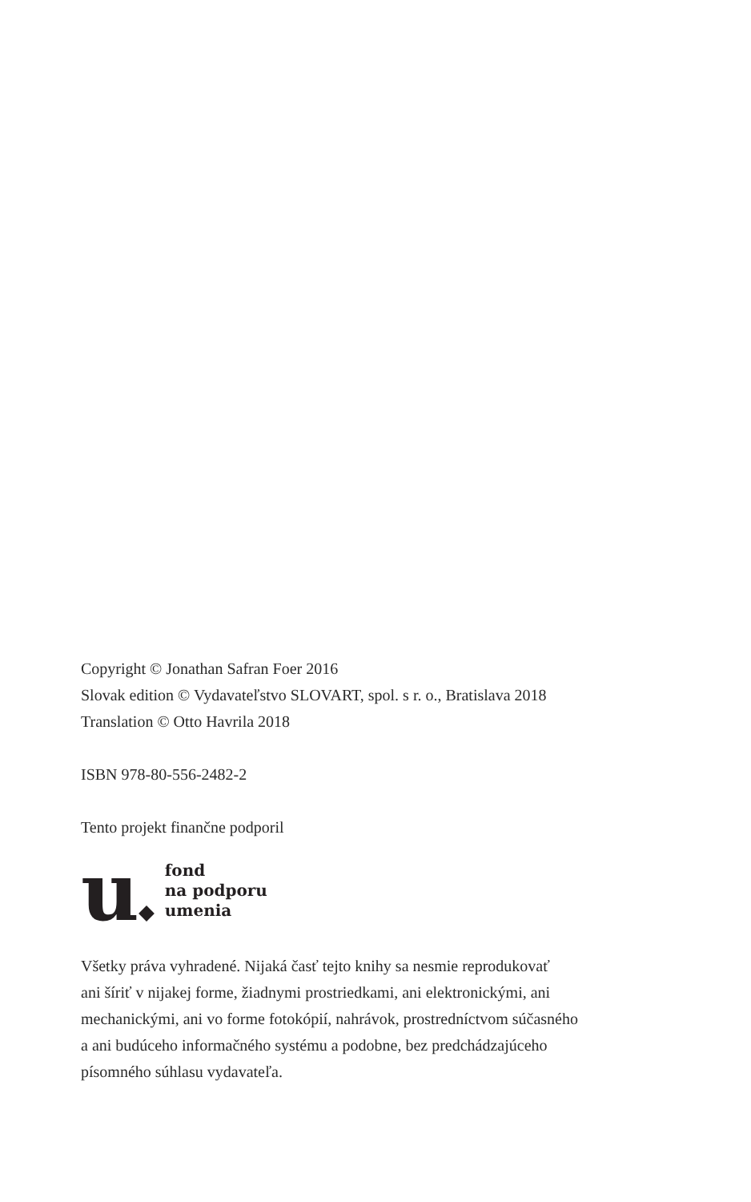Copyright © Jonathan Safran Foer 2016
Slovak edition © Vydavateľstvo SLOVART, spol. s r. o., Bratislava 2018
Translation © Otto Havrila 2018
ISBN 978-80-556-2482-2
Tento projekt finančne podporil
u
fond
na podporu
umenia
Všetky práva vyhradené. Nijaká časť tejto knihy sa nesmie reprodukovať
ani šíriť v nijakej forme, žiadnymi prostriedkami, ani elektronickými, ani
mechanickými, ani vo forme fotokópií, nahrávok, prostredníctvom súčasného
a ani budúceho informačného systému a podobne, bez predchádzajúceho
písomného súhlasu vydavateľa.